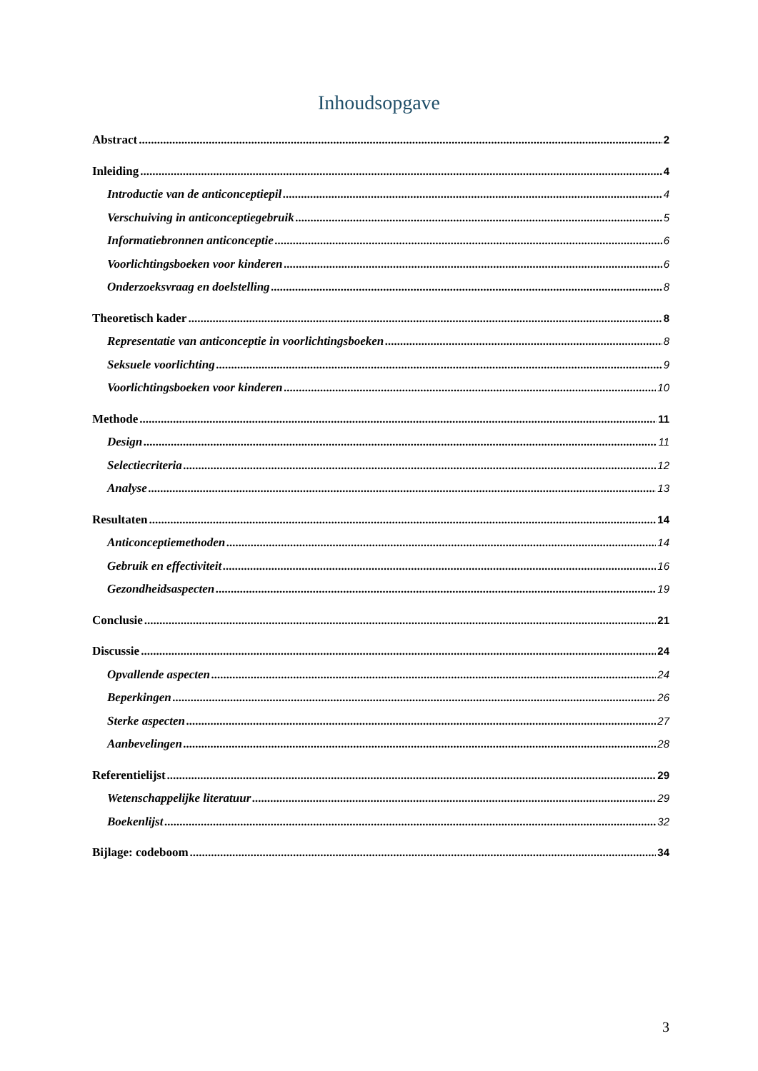Inhoudsopgave
Abstract 2
Inleiding 4
Introductie van de anticonceptiepil 4
Verschuiving in anticonceptiegebruik 5
Informatiebronnen anticonceptie 6
Voorlichtingsboeken voor kinderen 6
Onderzoeksvraag en doelstelling 8
Theoretisch kader 8
Representatie van anticonceptie in voorlichtingsboeken 8
Seksuele voorlichting 9
Voorlichtingsboeken voor kinderen 10
Methode 11
Design 11
Selectiecriteria 12
Analyse 13
Resultaten 14
Anticonceptiemethoden 14
Gebruik en effectiviteit 16
Gezondheidsaspecten 19
Conclusie 21
Discussie 24
Opvallende aspecten 24
Beperkingen 26
Sterke aspecten 27
Aanbevelingen 28
Referentielijst 29
Wetenschappelijke literatuur 29
Boekenlijst 32
Bijlage: codeboom 34
3